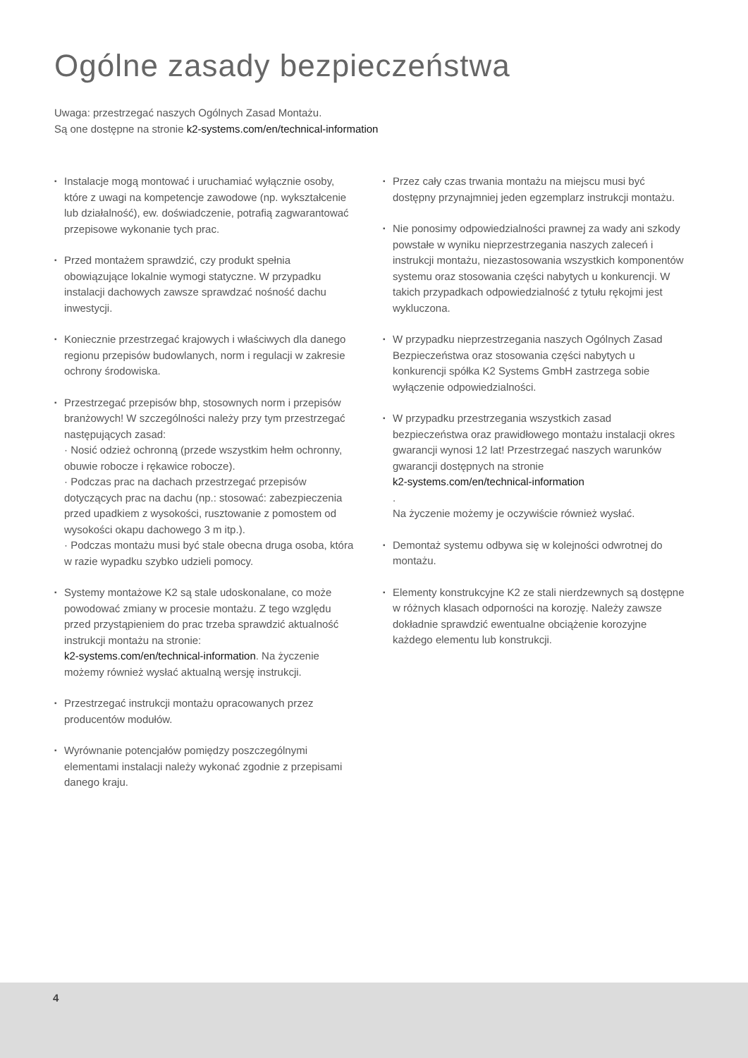Ogólne zasady bezpieczeństwa
Uwaga: przestrzegać naszych Ogólnych Zasad Montażu.
Są one dostępne na stronie k2-systems.com/en/technical-information
▪ Instalacje mogą montować i uruchamiać wyłącznie osoby, które z uwagi na kompetencje zawodowe (np. wykształcenie lub działalność), ew. doświadczenie, potrafią zagwarantować przepisowe wykonanie tych prac.
▪ Przed montażem sprawdzić, czy produkt spełnia obowiązujące lokalnie wymogi statyczne. W przypadku instalacji dachowych zawsze sprawdzać nośność dachu inwestycji.
▪ Koniecznie przestrzegać krajowych i właściwych dla danego regionu przepisów budowlanych, norm i regulacji w zakresie ochrony środowiska.
▪ Przestrzegać przepisów bhp, stosownych norm i przepisów branżowych! W szczególności należy przy tym przestrzegać następujących zasad:
· Nosić odzież ochronną (przede wszystkim hełm ochronny, obuwie robocze i rękawice robocze).
· Podczas prac na dachach przestrzegać przepisów dotyczących prac na dachu (np.: stosować: zabezpieczenia przed upadkiem z wysokości, rusztowanie z pomostem od wysokości okapu dachowego 3 m itp.).
· Podczas montażu musi być stale obecna druga osoba, która w razie wypadku szybko udzieli pomocy.
▪ Systemy montażowe K2 są stale udoskonalane, co może powodować zmiany w procesie montażu. Z tego względu przed przystąpieniem do prac trzeba sprawdzić aktualność instrukcji montażu na stronie:
k2-systems.com/en/technical-information. Na życzenie możemy również wysłać aktualną wersję instrukcji.
▪ Przestrzegać instrukcji montażu opracowanych przez producentów modułów.
▪ Wyrównanie potencjałów pomiędzy poszczególnymi elementami instalacji należy wykonać zgodnie z przepisami danego kraju.
▪ Przez cały czas trwania montażu na miejscu musi być dostępny przynajmniej jeden egzemplarz instrukcji montażu.
▪ Nie ponosimy odpowiedzialności prawnej za wady ani szkody powstałe w wyniku nieprzestrzegania naszych zaleceń i instrukcji montażu, niezastosowania wszystkich komponentów systemu oraz stosowania części nabytych u konkurencji. W takich przypadkach odpowiedzialność z tytułu rękojmi jest wykluczona.
▪ W przypadku nieprzestrzegania naszych Ogólnych Zasad Bezpieczeństwa oraz stosowania części nabytych u konkurencji spółka K2 Systems GmbH zastrzega sobie wyłączenie odpowiedzialności.
▪ W przypadku przestrzegania wszystkich zasad bezpieczeństwa oraz prawidłowego montażu instalacji okres gwarancji wynosi 12 lat! Przestrzegać naszych warunków gwarancji dostępnych na stronie
k2-systems.com/en/technical-information
.
Na życzenie możemy je oczywiście również wysłać.
▪ Demontaż systemu odbywa się w kolejności odwrotnej do montażu.
▪ Elementy konstrukcyjne K2 ze stali nierdzewnych są dostępne w różnych klasach odporności na korozję. Należy zawsze dokładnie sprawdzić ewentualne obciążenie korozyjne każdego elementu lub konstrukcji.
4